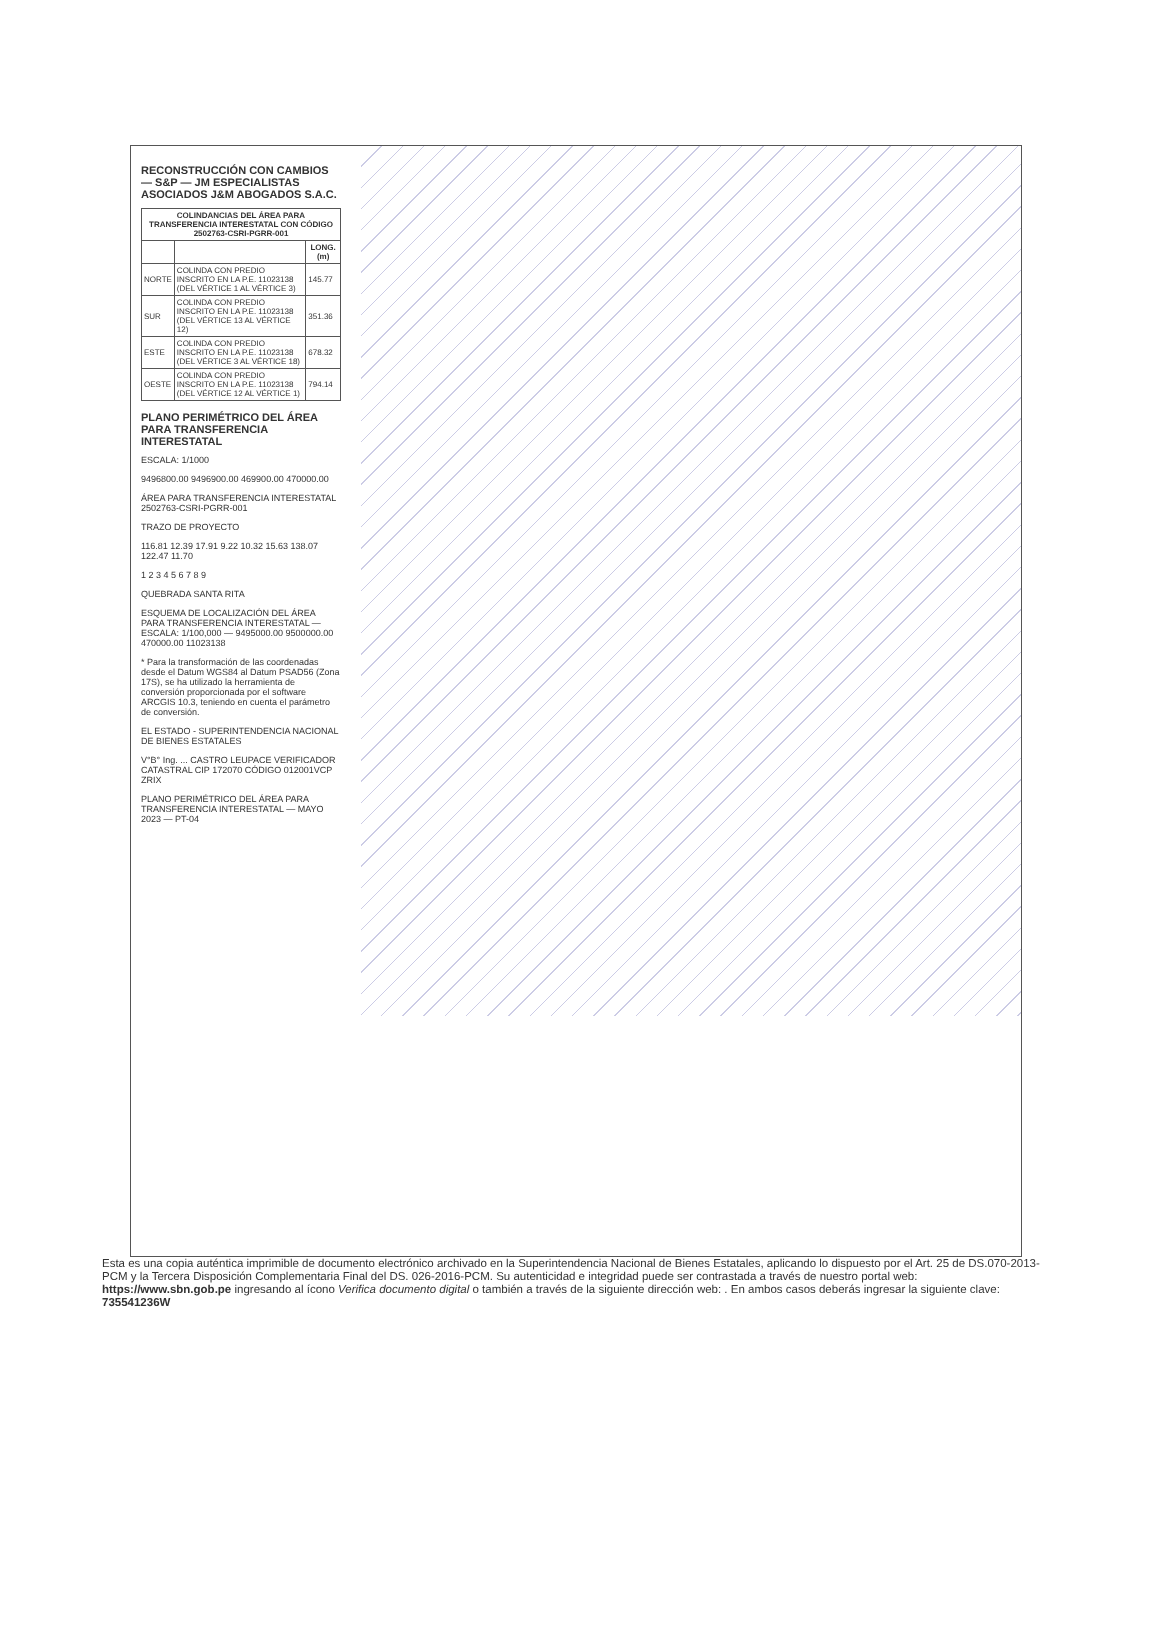RECONSTRUCCIÓN CON CAMBIOS — S&P — JM ESPECIALISTAS ASOCIADOS J&M ABOGADOS S.A.C.
| COLINDANCIAS DEL ÁREA PARA TRANSFERENCIA INTERESTATAL CON CÓDIGO 2502763-CSRI-PGRR-001 | | |
| --- | --- | --- |
| | | LONG. (m) |
| NORTE | COLINDA CON PREDIO INSCRITO EN LA P.E. 11023138 (DEL VÉRTICE 1 AL VÉRTICE 3) | 145.77 |
| SUR | COLINDA CON PREDIO INSCRITO EN LA P.E. 11023138 (DEL VÉRTICE 13 AL VÉRTICE 12) | 351.36 |
| ESTE | COLINDA CON PREDIO INSCRITO EN LA P.E. 11023138 (DEL VÉRTICE 3 AL VÉRTICE 18) | 678.32 |
| OESTE | COLINDA CON PREDIO INSCRITO EN LA P.E. 11023138 (DEL VÉRTICE 12 AL VÉRTICE 1) | 794.14 |
PLANO PERIMÉTRICO DEL ÁREA PARA TRANSFERENCIA INTERESTATAL
ESCALA: 1/1000
9496800.00 9496900.00 469900.00 470000.00
ÁREA PARA TRANSFERENCIA INTERESTATAL 2502763-CSRI-PGRR-001
TRAZO DE PROYECTO
116.81 12.39 17.91 9.22 10.32 15.63 138.07 122.47 11.70
1 2 3 4 5 6 7 8 9
QUEBRADA SANTA RITA
ESQUEMA DE LOCALIZACIÓN DEL ÁREA PARA TRANSFERENCIA INTERESTATAL — ESCALA: 1/100,000 — 9495000.00 9500000.00 470000.00 11023138
* Para la transformación de las coordenadas desde el Datum WGS84 al Datum PSAD56 (Zona 17S), se ha utilizado la herramienta de conversión proporcionada por el software ARCGIS 10.3, teniendo en cuenta el parámetro de conversión.
EL ESTADO - SUPERINTENDENCIA NACIONAL DE BIENES ESTATALES
V°B° Ing. ... CASTRO LEUPACE VERIFICADOR CATASTRAL CIP 172070 CÓDIGO 012001VCP ZRIX
PLANO PERIMÉTRICO DEL ÁREA PARA TRANSFERENCIA INTERESTATAL — MAYO 2023 — PT-04
Esta es una copia auténtica imprimible de documento electrónico archivado en la Superintendencia Nacional de Bienes Estatales, aplicando lo dispuesto por el Art. 25 de DS.070-2013- PCM y la Tercera Disposición Complementaria Final del DS. 026-2016-PCM. Su autenticidad e integridad puede ser contrastada a través de nuestro portal web: https://www.sbn.gob.pe ingresando al ícono Verifica documento digital o también a través de la siguiente dirección web: . En ambos casos deberás ingresar la siguiente clave:
735541236W